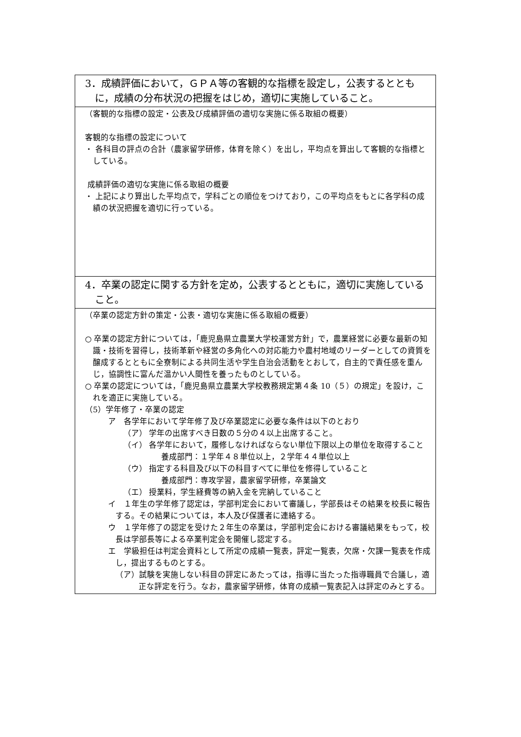| 3．成績評価において，ＧＰＡ等の客観的な指標を設定し，公表するとともに，成績の分布状況の把握をはじめ，適切に実施していること。 |
| （客観的な指標の設定・公表及び成績評価の適切な実施に係る取組の概要） 客観的な指標の設定について ・ 各科目の評点の合計（農家留学研修，体育を除く）を出し，平均点を算出して客観的な指標としている。 成績評価の適切な実施に係る取組の概要 ・ 上記により算出した平均点で，学科ごとの順位をつけており，この平均点をもとに各学科の成績の状況把握を適切に行っている。 |
| 4．卒業の認定に関する方針を定め，公表するとともに，適切に実施していること。 |
| （卒業の認定方針の策定・公表・適切な実施に係る取組の概要） ○ 卒業の認定方針については，「鹿児島県立農業大学校運営方針」で，農業経営に必要な最新の知識・技術を習得し，技術革新や経営の多角化への対応能力や農村地域のリーダーとしての資質を醸成するとともに全寮制による共同生活や学生自治会活動をとおして，自主的で責任感を重んじ，協調性に富んだ温かい人間性を養ったものとしている。 ○ 卒業の認定については，「鹿児島県立農業大学校教務規定第４条 10（５）の規定」を設け，これを適正に実施している。 （5）学年修了・卒業の認定 ア 各学年において学年修了及び卒業認定に必要な条件は以下のとおり （ア） 学年の出席すべき日数の５分の４以上出席すること。 （イ） 各学年において，履修しなければならない単位下限以上の単位を取得すること 養成部門：１学年４８単位以上，２学年４４単位以上 （ウ） 指定する科目及び以下の科目すべてに単位を修得していること 養成部門：専攻学習，農家留学研修，卒業論文 （エ） 授業料，学生経費等の納入金を完納していること イ １年生の学年修了認定は，学部判定会において審議し，学部長はその結果を校長に報告する。その結果については，本人及び保護者に連絡する。 ウ １学年修了の認定を受けた２年生の卒業は，学部判定会における審議結果をもって，校長は学部長等による卒業判定会を開催し認定する。 エ 学級担任は判定会資料として所定の成績一覧表，評定一覧表，欠席・欠課一覧表を作成し，提出するものとする。 （ア）試験を実施しない科目の評定にあたっては，指導に当たった指導職員で合議し，適正な評定を行う。なお，農家留学研修，体育の成績一覧表記入は評定のみとする。 |